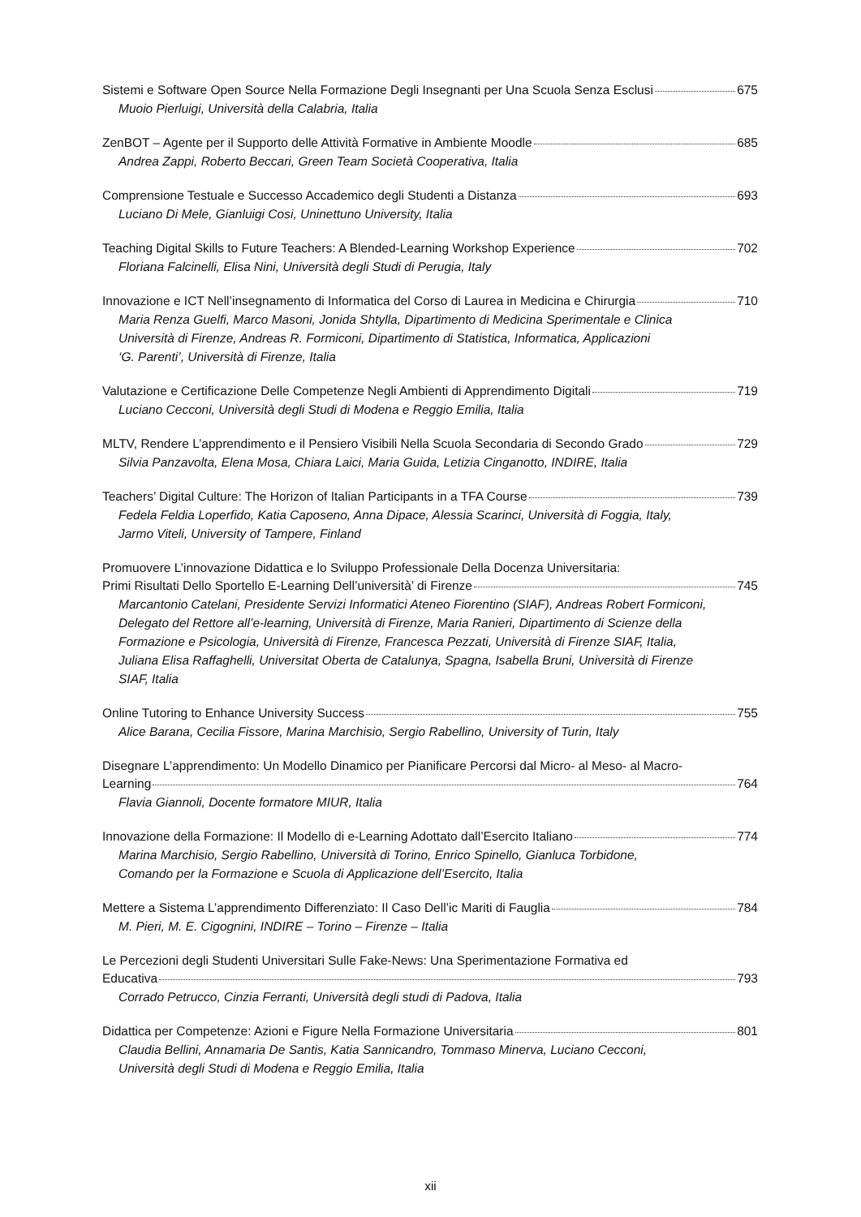Sistemi e Software Open Source Nella Formazione Degli Insegnanti per Una Scuola Senza Esclusi 675
Muoio Pierluigi, Università della Calabria, Italia
ZenBOT – Agente per il Supporto delle Attività Formative in Ambiente Moodle 685
Andrea Zappi, Roberto Beccari, Green Team Società Cooperativa, Italia
Comprensione Testuale e Successo Accademico degli Studenti a Distanza 693
Luciano Di Mele, Gianluigi Cosi, Uninettuno University, Italia
Teaching Digital Skills to Future Teachers: A Blended-Learning Workshop Experience 702
Floriana Falcinelli, Elisa Nini, Università degli Studi di Perugia, Italy
Innovazione e ICT Nell’insegnamento di Informatica del Corso di Laurea in Medicina e Chirurgia 710
Maria Renza Guelfi, Marco Masoni, Jonida Shtylla, Dipartimento di Medicina Sperimentale e Clinica
Università di Firenze, Andreas R. Formiconi, Dipartimento di Statistica, Informatica, Applicazioni
‘G. Parenti’, Università di Firenze, Italia
Valutazione e Certificazione Delle Competenze Negli Ambienti di Apprendimento Digitali 719
Luciano Cecconi, Università degli Studi di Modena e Reggio Emilia, Italia
MLTV, Rendere L’apprendimento e il Pensiero Visibili Nella Scuola Secondaria di Secondo Grado 729
Silvia Panzavolta, Elena Mosa, Chiara Laici, Maria Guida, Letizia Cinganotto, INDIRE, Italia
Teachers’ Digital Culture: The Horizon of Italian Participants in a TFA Course 739
Fedela Feldia Loperfido, Katia Caposeno, Anna Dipace, Alessia Scarinci, Università di Foggia, Italy,
Jarmo Viteli, University of Tampere, Finland
Promuovere L’innovazione Didattica e lo Sviluppo Professionale Della Docenza Universitaria:
Primi Risultati Dello Sportello E-Learning Dell’università’ di Firenze 745
Marcantonio Catelani, Presidente Servizi Informatici Ateneo Fiorentino (SIAF), Andreas Robert Formiconi,
Delegato del Rettore all’e-learning, Università di Firenze, Maria Ranieri, Dipartimento di Scienze della
Formazione e Psicologia, Università di Firenze, Francesca Pezzati, Università di Firenze SIAF, Italia,
Juliana Elisa Raffaghelli, Universitat Oberta de Catalunya, Spagna, Isabella Bruni, Università di Firenze
SIAF, Italia
Online Tutoring to Enhance University Success 755
Alice Barana, Cecilia Fissore, Marina Marchisio, Sergio Rabellino, University of Turin, Italy
Disegnare L’apprendimento: Un Modello Dinamico per Pianificare Percorsi dal Micro- al Meso- al Macro-
Learning 764
Flavia Giannoli, Docente formatore MIUR, Italia
Innovazione della Formazione: Il Modello di e-Learning Adottato dall’Esercito Italiano 774
Marina Marchisio, Sergio Rabellino, Università di Torino, Enrico Spinello, Gianluca Torbidone,
Comando per la Formazione e Scuola di Applicazione dell’Esercito, Italia
Mettere a Sistema L’apprendimento Differenziato: Il Caso Dell’ic Mariti di Fauglia 784
M. Pieri, M. E. Cigognini, INDIRE – Torino – Firenze – Italia
Le Percezioni degli Studenti Universitari Sulle Fake-News: Una Sperimentazione Formativa ed
Educativa 793
Corrado Petrucco, Cinzia Ferranti, Università degli studi di Padova, Italia
Didattica per Competenze: Azioni e Figure Nella Formazione Universitaria 801
Claudia Bellini, Annamaria De Santis, Katia Sannicandro, Tommaso Minerva, Luciano Cecconi,
Università degli Studi di Modena e Reggio Emilia, Italia
xii